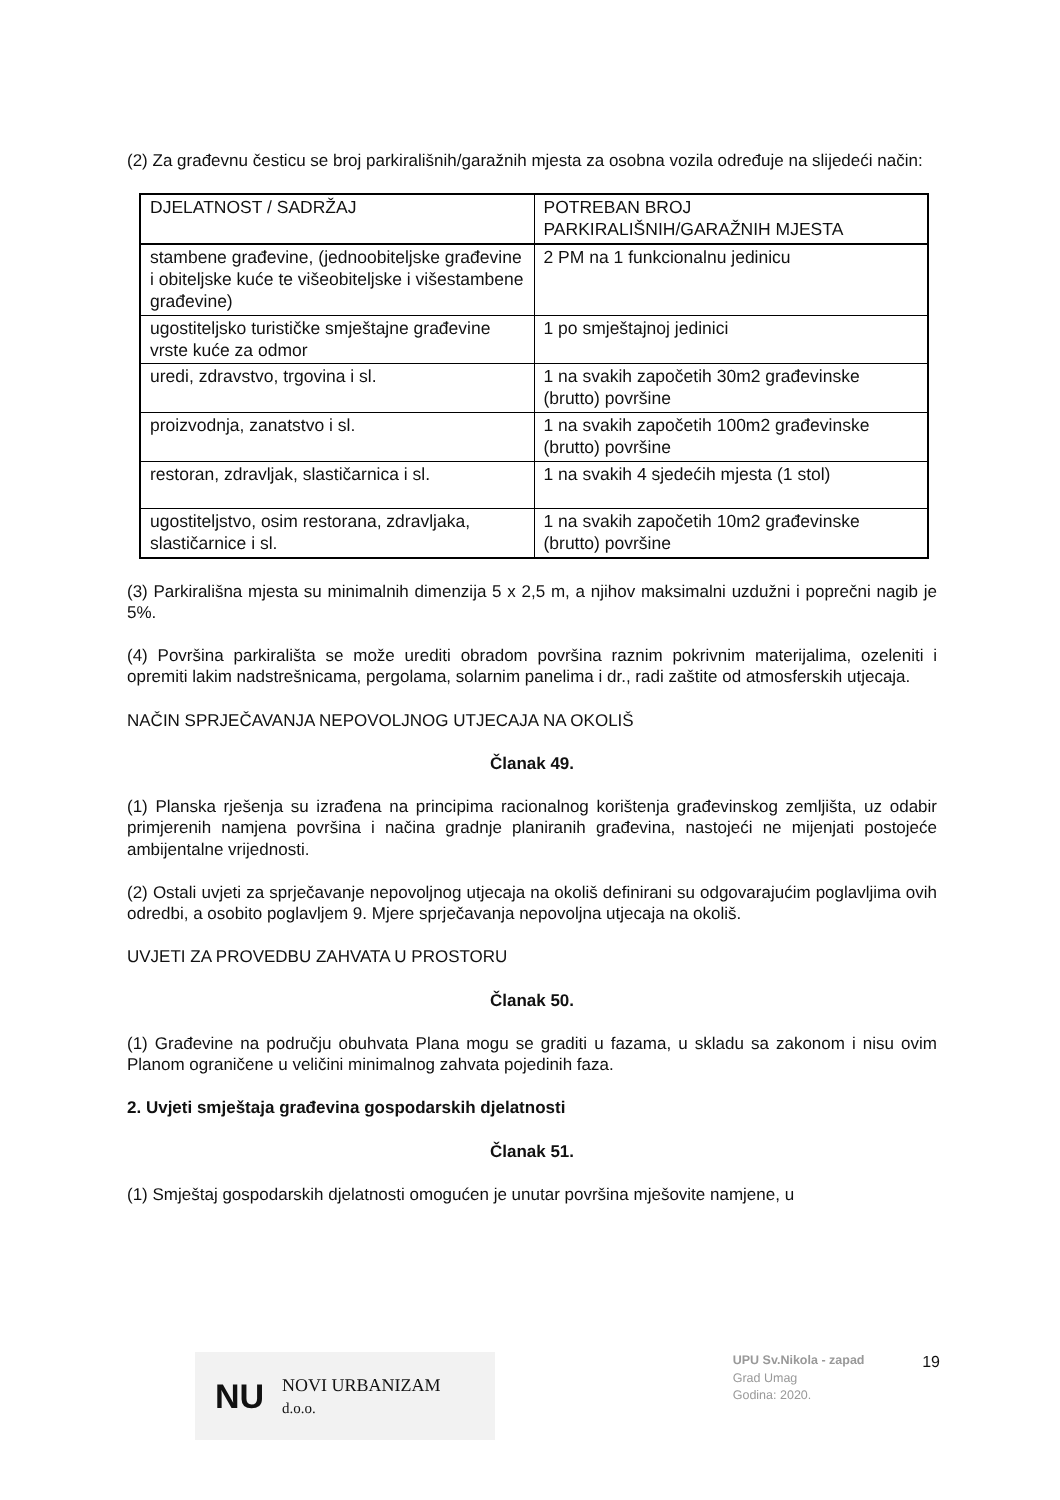(2) Za građevnu česticu se broj parkirališnih/garažnih mjesta za osobna vozila određuje na slijedeći način:
| DJELATNOST / SADRŽAJ | POTREBAN BROJ PARKIRALIŠNIH/GARAŽNIH MJESTA |
| stambene građevine, (jednoobiteljske građevine i obiteljske kuće te višeobiteljske i višestambene građevine) | 2 PM na 1 funkcionalnu jedinicu |
| ugostiteljsko turističke smještajne građevine vrste kuće za odmor | 1 po smještajnoj jedinici |
| uredi, zdravstvo, trgovina i sl. | 1 na svakih započetih 30m2 građevinske (brutto) površine |
| proizvodnja, zanatstvo i sl. | 1 na svakih započetih 100m2 građevinske (brutto) površine |
| restoran, zdravljak, slastičarnica i sl. | 1 na svakih 4 sjedećih mjesta (1 stol) |
| ugostiteljstvo, osim restorana, zdravljaka, slastičarnice i sl. | 1 na svakih započetih 10m2 građevinske (brutto) površine |
(3) Parkirališna mjesta su minimalnih dimenzija 5 x 2,5 m, a njihov maksimalni uzdužni i poprečni nagib je 5%.
(4) Površina parkirališta se može urediti obradom površina raznim pokrivnim materijalima, ozeleniti i opremiti lakim nadstrešnicama, pergolama, solarnim panelima i dr., radi zaštite od atmosferskih utjecaja.
NAČIN SPRJEČAVANJA NEPOVOLJNOG UTJECAJA NA OKOLIŠ
Članak 49.
(1) Planska rješenja su izrađena na principima racionalnog korištenja građevinskog zemljišta, uz odabir primjerenih namjena površina i načina gradnje planiranih građevina, nastojeći ne mijenjati postojeće ambijentalne vrijednosti.
(2) Ostali uvjeti za sprječavanje nepovoljnog utjecaja na okoliš definirani su odgovarajućim poglavljima ovih odredbi, a osobito poglavljem 9. Mjere sprječavanja nepovoljna utjecaja na okoliš.
UVJETI ZA PROVEDBU ZAHVATA U PROSTORU
Članak 50.
(1) Građevine na području obuhvata Plana mogu se graditi u fazama, u skladu sa zakonom i nisu ovim Planom ograničene u veličini minimalnog zahvata pojedinih faza.
2. Uvjeti smještaja građevina gospodarskih djelatnosti
Članak 51.
(1) Smještaj gospodarskih djelatnosti omogućen je unutar površina mješovite namjene, u
NU NOVI URBANIZAM d.o.o.
UPU Sv.Nikola - zapad
Grad Umag
Godina: 2020.
19